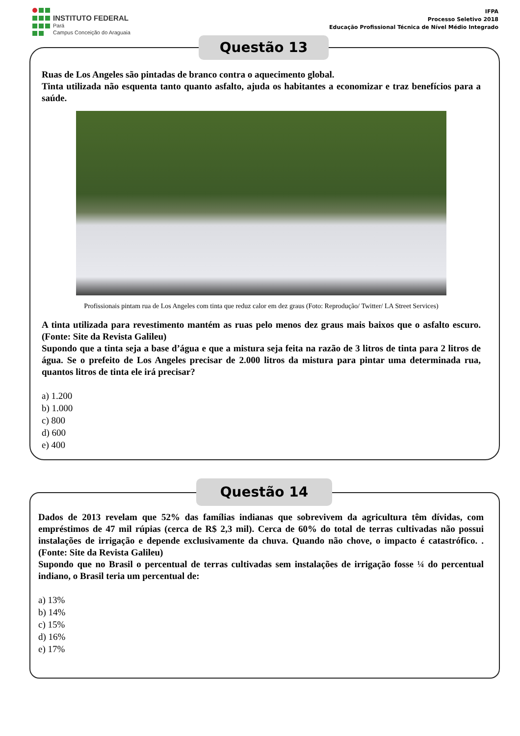INSTITUTO FEDERAL
Pará
Campus Conceição do Araguaia
IFPA
Processo Seletivo 2018
Educação Profissional Técnica de Nível Médio Integrado
Questão 13
Ruas de Los Angeles são pintadas de branco contra o aquecimento global.
Tinta utilizada não esquenta tanto quanto asfalto, ajuda os habitantes a economizar e traz benefícios para a saúde.
Profissionais pintam rua de Los Angeles com tinta que reduz calor em dez graus (Foto: Reprodução/ Twitter/ LA Street Services)
A tinta utilizada para revestimento mantém as ruas pelo menos dez graus mais baixos que o asfalto escuro. (Fonte: Site da Revista Galileu)
Supondo que a tinta seja a base d’água e que a mistura seja feita na razão de 3 litros de tinta para 2 litros de água. Se o prefeito de Los Angeles precisar de 2.000 litros da mistura para pintar uma determinada rua, quantos litros de tinta ele irá precisar?
a) 1.200
b) 1.000
c) 800
d) 600
e) 400
Questão 14
Dados de 2013 revelam que 52% das famílias indianas que sobrevivem da agricultura têm dívidas, com empréstimos de 47 mil rúpias (cerca de R$ 2,3 mil). Cerca de 60% do total de terras cultivadas não possui instalações de irrigação e depende exclusivamente da chuva. Quando não chove, o impacto é catastrófico. .(Fonte: Site da Revista Galileu)
Supondo que no Brasil o percentual de terras cultivadas sem instalações de irrigação fosse ¼ do percentual indiano, o Brasil teria um percentual de:
a) 13%
b) 14%
c) 15%
d) 16%
e) 17%